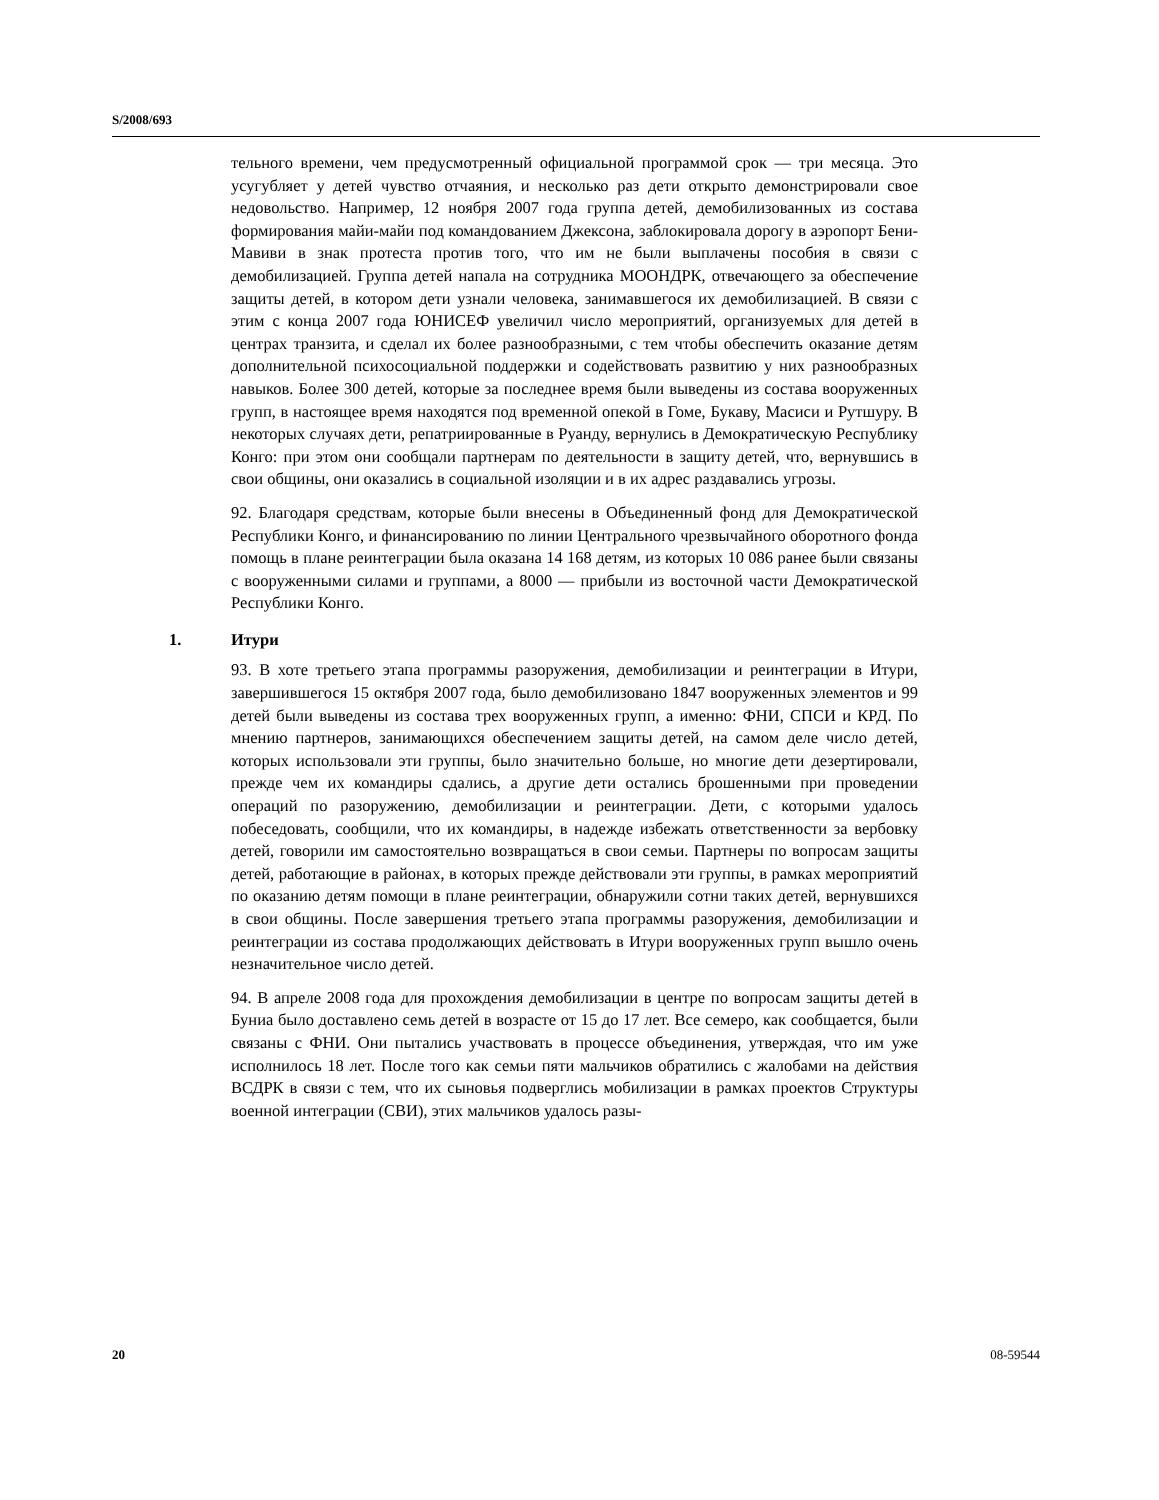S/2008/693
тельного времени, чем предусмотренный официальной программой срок — три месяца. Это усугубляет у детей чувство отчаяния, и несколько раз дети открыто демонстрировали свое недовольство. Например, 12 ноября 2007 года группа детей, демобилизованных из состава формирования майи-майи под командованием Джексона, заблокировала дорогу в аэропорт Бени-Мавиви в знак протеста против того, что им не были выплачены пособия в связи с демобилизацией. Группа детей напала на сотрудника МООНДРК, отвечающего за обеспечение защиты детей, в котором дети узнали человека, занимавшегося их демобилизацией. В связи с этим с конца 2007 года ЮНИСЕФ увеличил число мероприятий, организуемых для детей в центрах транзита, и сделал их более разнообразными, с тем чтобы обеспечить оказание детям дополнительной психосоциальной поддержки и содействовать развитию у них разнообразных навыков. Более 300 детей, которые за последнее время были выведены из состава вооруженных групп, в настоящее время находятся под временной опекой в Гоме, Букаву, Масиси и Рутшуру. В некоторых случаях дети, репатриированные в Руанду, вернулись в Демократическую Республику Конго: при этом они сообщали партнерам по деятельности в защиту детей, что, вернувшись в свои общины, они оказались в социальной изоляции и в их адрес раздавались угрозы.
92. Благодаря средствам, которые были внесены в Объединенный фонд для Демократической Республики Конго, и финансированию по линии Центрального чрезвычайного оборотного фонда помощь в плане реинтеграции была оказана 14 168 детям, из которых 10 086 ранее были связаны с вооруженными силами и группами, а 8000 — прибыли из восточной части Демократической Республики Конго.
1. Итури
93. В хоте третьего этапа программы разоружения, демобилизации и реинтеграции в Итури, завершившегося 15 октября 2007 года, было демобилизовано 1847 вооруженных элементов и 99 детей были выведены из состава трех вооруженных групп, а именно: ФНИ, СПСИ и КРД. По мнению партнеров, занимающихся обеспечением защиты детей, на самом деле число детей, которых использовали эти группы, было значительно больше, но многие дети дезертировали, прежде чем их командиры сдались, а другие дети остались брошенными при проведении операций по разоружению, демобилизации и реинтеграции. Дети, с которыми удалось побеседовать, сообщили, что их командиры, в надежде избежать ответственности за вербовку детей, говорили им самостоятельно возвращаться в свои семьи. Партнеры по вопросам защиты детей, работающие в районах, в которых прежде действовали эти группы, в рамках мероприятий по оказанию детям помощи в плане реинтеграции, обнаружили сотни таких детей, вернувшихся в свои общины. После завершения третьего этапа программы разоружения, демобилизации и реинтеграции из состава продолжающих действовать в Итури вооруженных групп вышло очень незначительное число детей.
94. В апреле 2008 года для прохождения демобилизации в центре по вопросам защиты детей в Буниа было доставлено семь детей в возрасте от 15 до 17 лет. Все семеро, как сообщается, были связаны с ФНИ. Они пытались участвовать в процессе объединения, утверждая, что им уже исполнилось 18 лет. После того как семьи пяти мальчиков обратились с жалобами на действия ВСДРК в связи с тем, что их сыновья подверглись мобилизации в рамках проектов Структуры военной интеграции (СВИ), этих мальчиков удалось разы-
20 08-59544